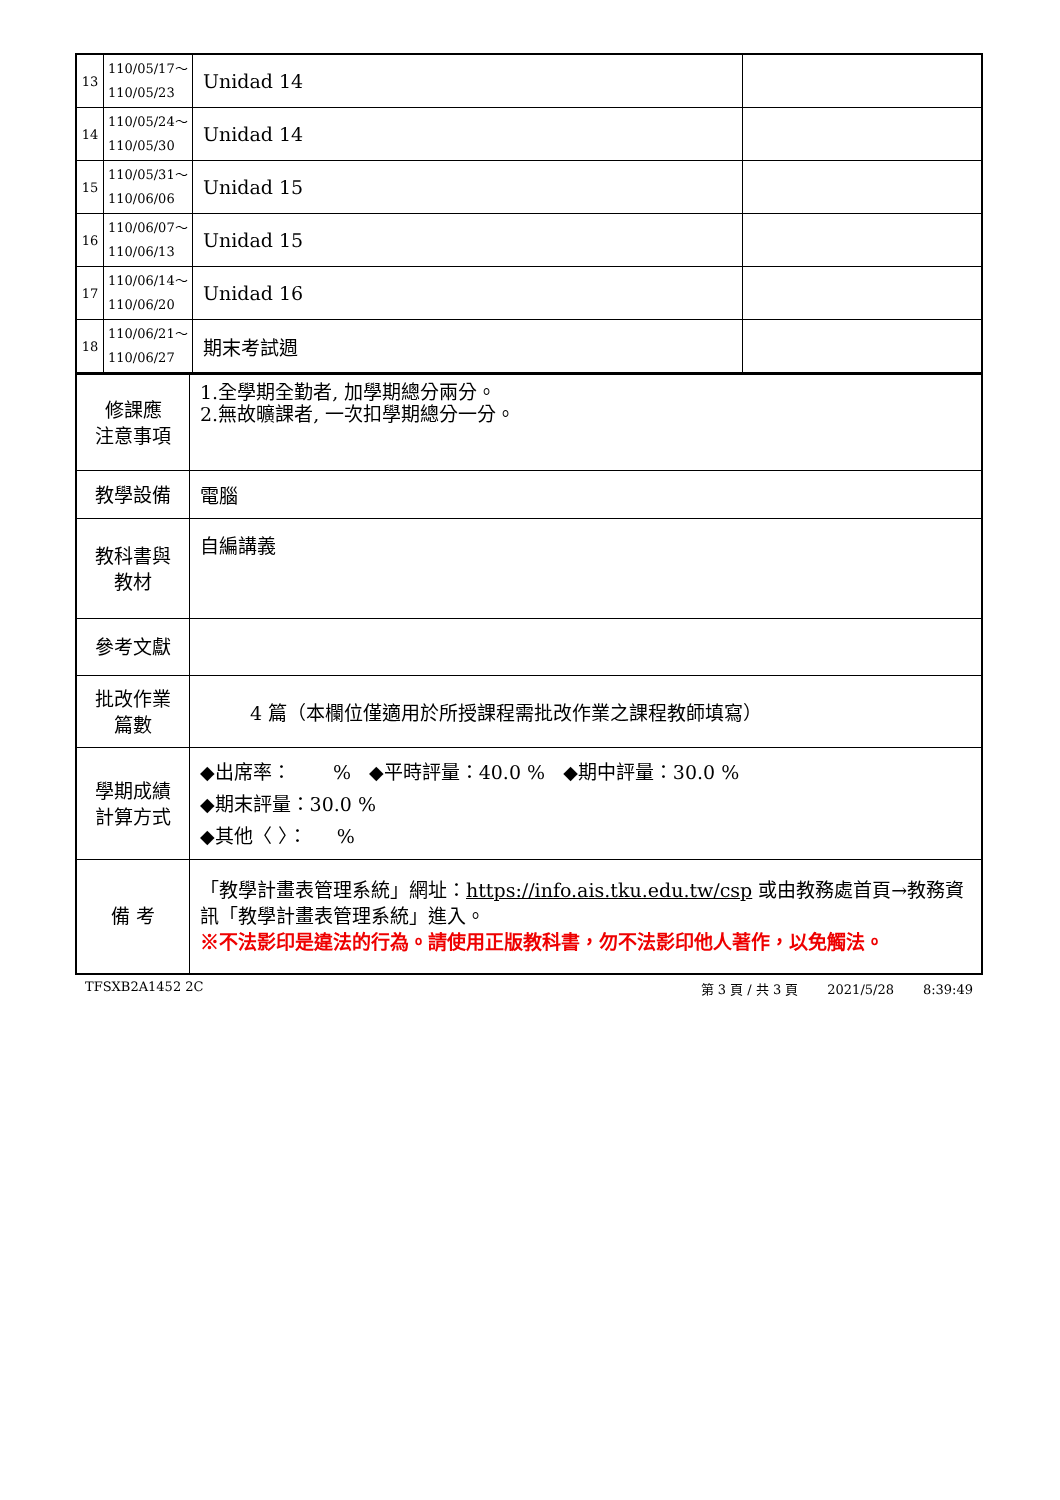| 13 | 110/05/17～ 110/05/23 | Unidad 14 | |
| 14 | 110/05/24～ 110/05/30 | Unidad 14 | |
| 15 | 110/05/31～ 110/06/06 | Unidad 15 | |
| 16 | 110/06/07～ 110/06/13 | Unidad 15 | |
| 17 | 110/06/14～ 110/06/20 | Unidad 16 | |
| 18 | 110/06/21～ 110/06/27 | 期末考試週 | |
| 修課應 注意事項 | 1.全學期全勤者, 加學期總分兩分。 2.無故曠課者, 一次扣學期總分一分。 |
| 教學設備 | 電腦 |
| 教科書與 教材 | 自編講義 |
| 參考文獻 | |
| 批改作業 篇數 | 4 篇（本欄位僅適用於所授課程需批改作業之課程教師填寫） |
| 學期成績 計算方式 | ◆出席率： % ◆平時評量：40.0 % ◆期中評量：30.0 % ◆期末評量：30.0 % ◆其他〈 〉： % |
| 備 考 | 「教學計畫表管理系統」網址： https://info.ais.tku.edu.tw/csp 或由教務處首頁→教務資訊「教學計畫表管理系統」進入。 ※不法影印是違法的行為。請使用正版教科書，勿不法影印他人著作，以免觸法。 |
TFSXB2A1452 2C 第 3 頁 / 共 3 頁 2021/5/28 8:39:49